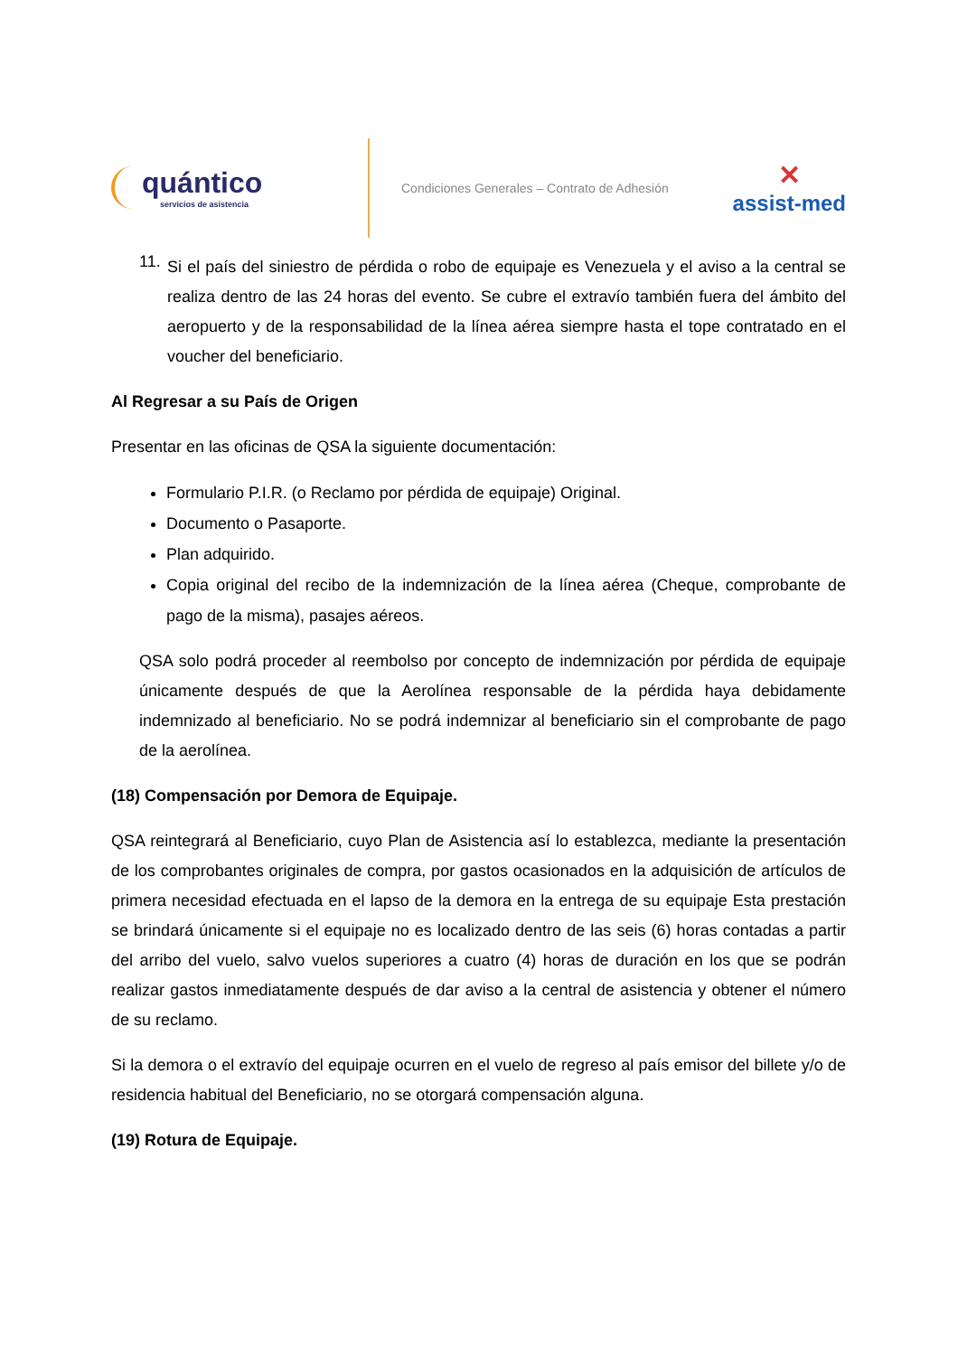quántico
servicios de asistencia
Condiciones Generales – Contrato de Adhesión
✕
assist-med
11.
Si el país del siniestro de pérdida o robo de equipaje es Venezuela y el aviso a la central se realiza dentro de las 24 horas del evento. Se cubre el extravío también fuera del ámbito del aeropuerto y de la responsabilidad de la línea aérea siempre hasta el tope contratado en el voucher del beneficiario.
Al Regresar a su País de Origen
Presentar en las oficinas de QSA la siguiente documentación:
Formulario P.I.R. (o Reclamo por pérdida de equipaje) Original.
Documento o Pasaporte.
Plan adquirido.
Copia original del recibo de la indemnización de la línea aérea (Cheque, comprobante de pago de la misma), pasajes aéreos.
QSA solo podrá proceder al reembolso por concepto de indemnización por pérdida de equipaje únicamente después de que la Aerolínea responsable de la pérdida haya debidamente indemnizado al beneficiario. No se podrá indemnizar al beneficiario sin el comprobante de pago de la aerolínea.
(18) Compensación por Demora de Equipaje.
QSA reintegrará al Beneficiario, cuyo Plan de Asistencia así lo establezca, mediante la presentación de los comprobantes originales de compra, por gastos ocasionados en la adquisición de artículos de primera necesidad efectuada en el lapso de la demora en la entrega de su equipaje Esta prestación se brindará únicamente si el equipaje no es localizado dentro de las seis (6) horas contadas a partir del arribo del vuelo, salvo vuelos superiores a cuatro (4) horas de duración en los que se podrán realizar gastos inmediatamente después de dar aviso a la central de asistencia y obtener el número de su reclamo.
Si la demora o el extravío del equipaje ocurren en el vuelo de regreso al país emisor del billete y/o de residencia habitual del Beneficiario, no se otorgará compensación alguna.
(19) Rotura de Equipaje.